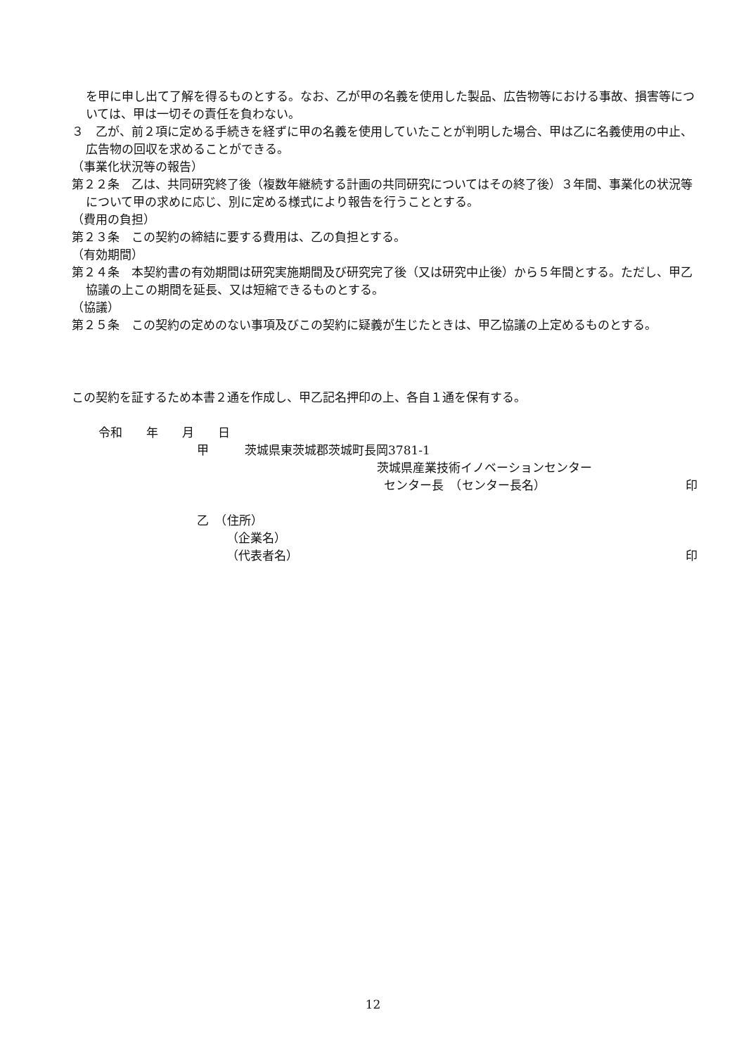を甲に申し出て了解を得るものとする。なお、乙が甲の名義を使用した製品、広告物等における事故、損害等については、甲は一切その責任を負わない。
３　乙が、前２項に定める手続きを経ずに甲の名義を使用していたことが判明した場合、甲は乙に名義使用の中止、広告物の回収を求めることができる。
（事業化状況等の報告）
第２２条　乙は、共同研究終了後（複数年継続する計画の共同研究についてはその終了後）３年間、事業化の状況等について甲の求めに応じ、別に定める様式により報告を行うこととする。
（費用の負担）
第２３条　この契約の締結に要する費用は、乙の負担とする。
（有効期間）
第２４条　本契約書の有効期間は研究実施期間及び研究完了後（又は研究中止後）から５年間とする。ただし、甲乙協議の上この期間を延長、又は短縮できるものとする。
（協議）
第２５条　この契約の定めのない事項及びこの契約に疑義が生じたときは、甲乙協議の上定めるものとする。
この契約を証するため本書２通を作成し、甲乙記名押印の上、各自１通を保有する。
令和　　年　　月　　日
甲　　　茨城県東茨城郡茨城町長岡3781-1
茨城県産業技術イノベーションセンター
センター長　（センター長名） 印
乙　（住所）
（企業名）
（代表者名） 印
12